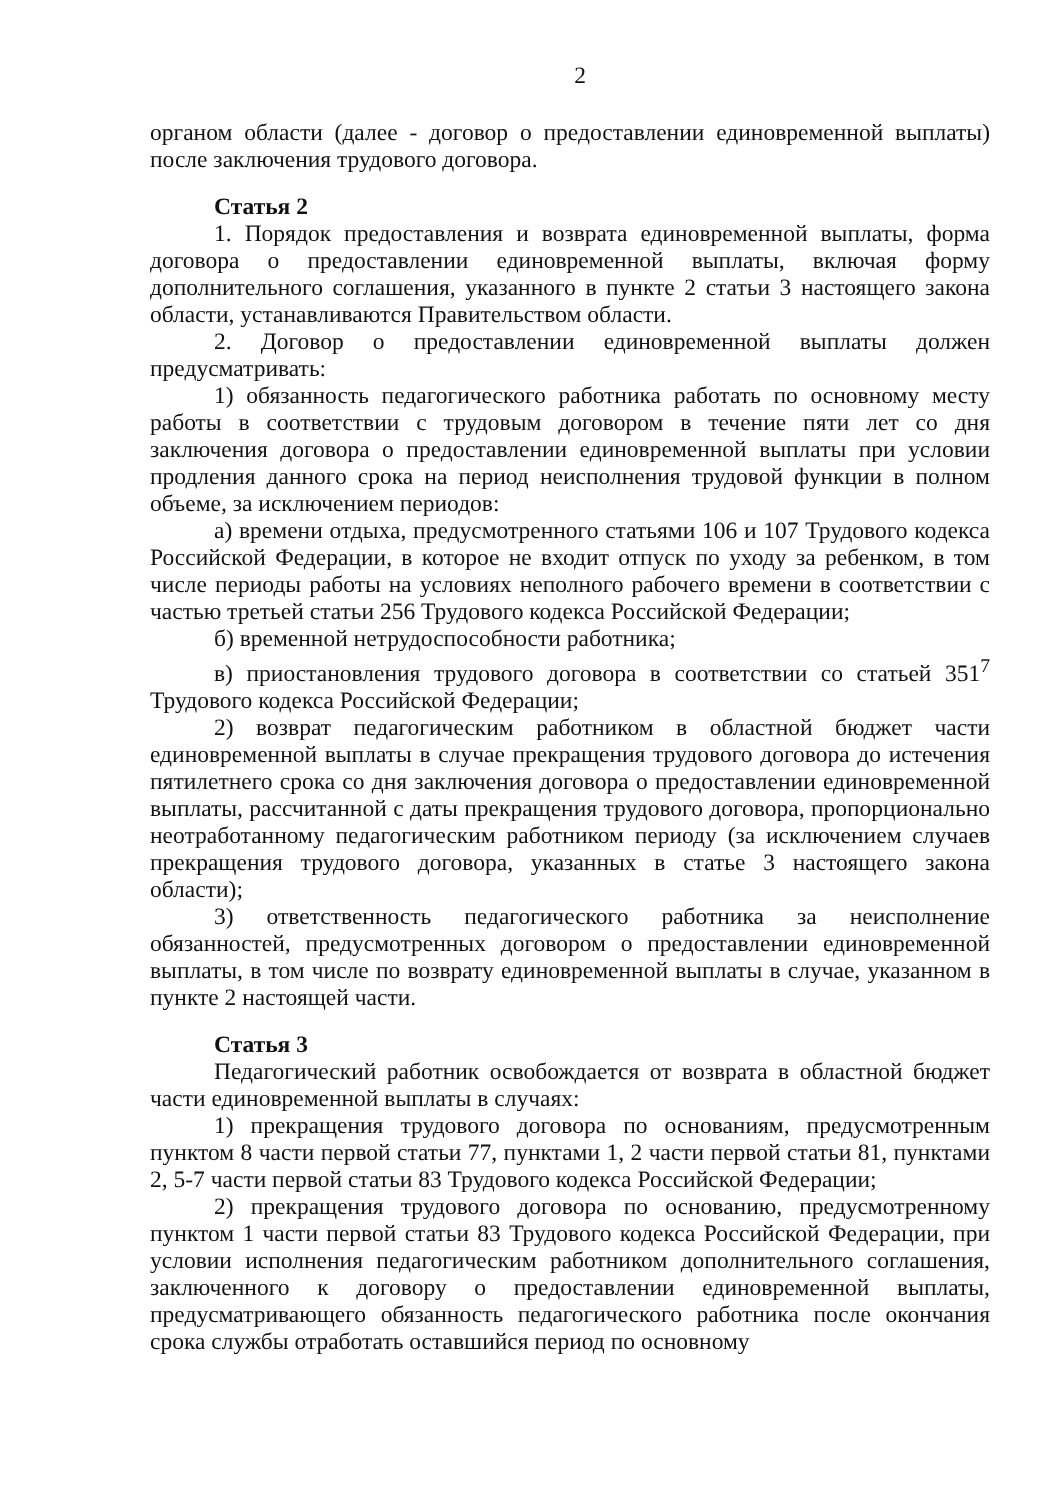2
органом области (далее - договор о предоставлении единовременной выплаты) после заключения трудового договора.
Статья 2
1. Порядок предоставления и возврата единовременной выплаты, форма договора о предоставлении единовременной выплаты, включая форму дополнительного соглашения, указанного в пункте 2 статьи 3 настоящего закона области, устанавливаются Правительством области.
2. Договор о предоставлении единовременной выплаты должен предусматривать:
1) обязанность педагогического работника работать по основному месту работы в соответствии с трудовым договором в течение пяти лет со дня заключения договора о предоставлении единовременной выплаты при условии продления данного срока на период неисполнения трудовой функции в полном объеме, за исключением периодов:
а) времени отдыха, предусмотренного статьями 106 и 107 Трудового кодекса Российской Федерации, в которое не входит отпуск по уходу за ребенком, в том числе периоды работы на условиях неполного рабочего времени в соответствии с частью третьей статьи 256 Трудового кодекса Российской Федерации;
б) временной нетрудоспособности работника;
в) приостановления трудового договора в соответствии со статьей 351<sup>7</sup> Трудового кодекса Российской Федерации;
2) возврат педагогическим работником в областной бюджет части единовременной выплаты в случае прекращения трудового договора до истечения пятилетнего срока со дня заключения договора о предоставлении единовременной выплаты, рассчитанной с даты прекращения трудового договора, пропорционально неотработанному педагогическим работником периоду (за исключением случаев прекращения трудового договора, указанных в статье 3 настоящего закона области);
3) ответственность педагогического работника за неисполнение обязанностей, предусмотренных договором о предоставлении единовременной выплаты, в том числе по возврату единовременной выплаты в случае, указанном в пункте 2 настоящей части.
Статья 3
Педагогический работник освобождается от возврата в областной бюджет части единовременной выплаты в случаях:
1) прекращения трудового договора по основаниям, предусмотренным пунктом 8 части первой статьи 77, пунктами 1, 2 части первой статьи 81, пунктами 2, 5-7 части первой статьи 83 Трудового кодекса Российской Федерации;
2) прекращения трудового договора по основанию, предусмотренному пунктом 1 части первой статьи 83 Трудового кодекса Российской Федерации, при условии исполнения педагогическим работником дополнительного соглашения, заключенного к договору о предоставлении единовременной выплаты, предусматривающего обязанность педагогического работника после окончания срока службы отработать оставшийся период по основному